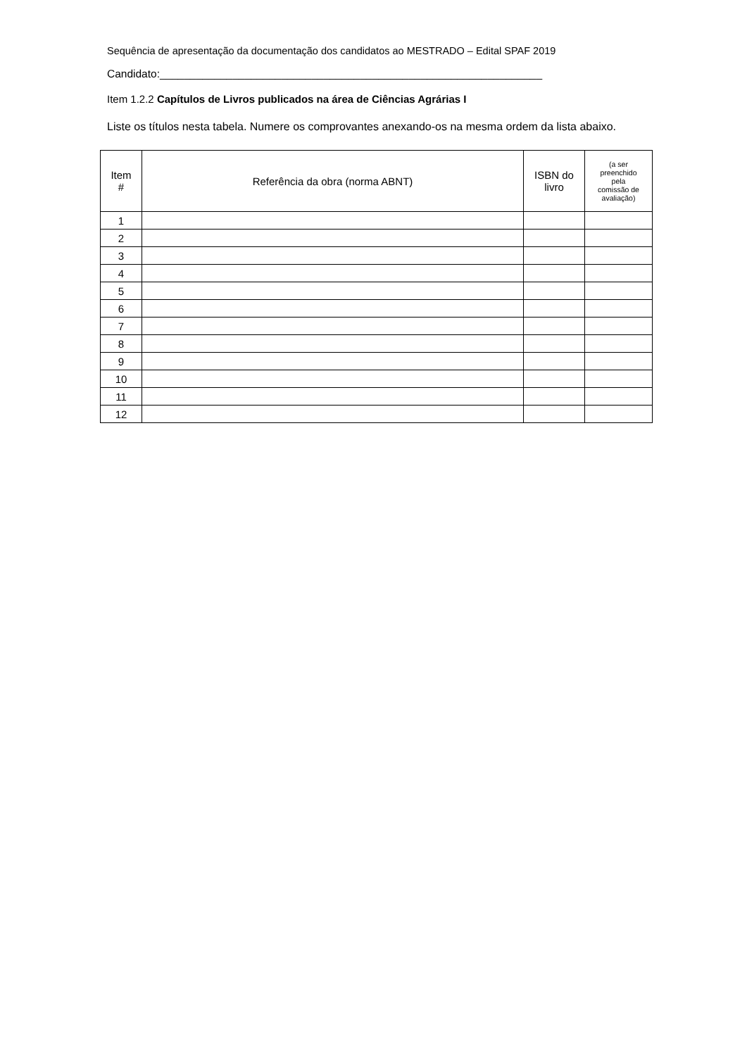Sequência de apresentação da documentação dos candidatos ao MESTRADO – Edital SPAF 2019
Candidato:_______________________________________________________________
Item 1.2.2 Capítulos de Livros publicados na área de Ciências Agrárias I
Liste os títulos nesta tabela. Numere os comprovantes anexando-os na mesma ordem da lista abaixo.
| Item # | Referência da obra (norma ABNT) | ISBN do livro | (a ser preenchido pela comissão de avaliação) |
| --- | --- | --- | --- |
| 1 | | | |
| 2 | | | |
| 3 | | | |
| 4 | | | |
| 5 | | | |
| 6 | | | |
| 7 | | | |
| 8 | | | |
| 9 | | | |
| 10 | | | |
| 11 | | | |
| 12 | | | |